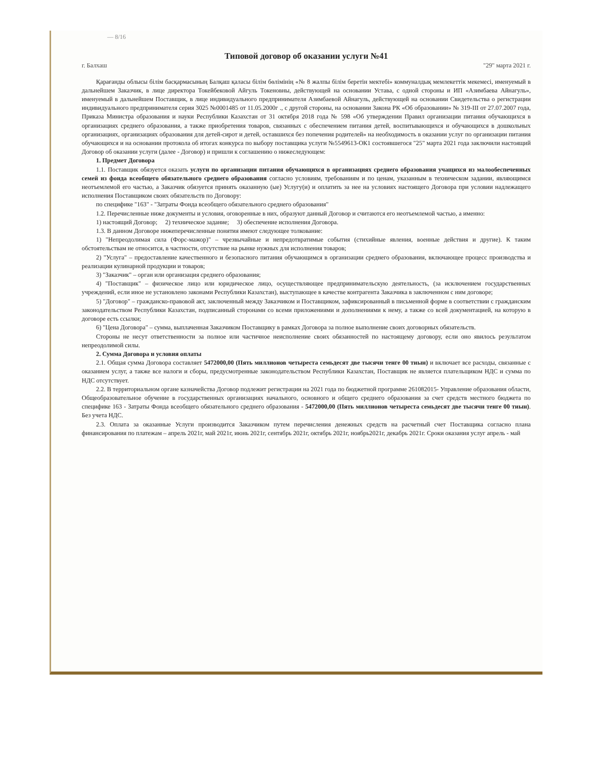— 8/16
Типовой договор об оказании услуги №41
г. Балхаш "29" марта 2021 г.
Қарағанды облысы білім басқармасының Балқаш қаласы білім бөлімінің «№ 8 жалпы білім беретін мектебі» коммуналдық мемлекеттік мекемесі, именуемый в дальнейшем Заказчик, в лице директора Токейбековой Айгуль Токеновны, действующей на основании Устава, с одной стороны и ИП «Азимбаева Айнагуль», именуемый в дальнейшем Поставщик, в лице индивидуального предпринимателя Азимбаевой Айнагуль, действующей на основании Свидетельства о регистрации индивидуального предпринимателя серия 3025 №0001485 от 11.05.2000г ., с другой стороны, на основании Закона РК «Об образовании» № 319-III от 27.07.2007 года, Приказа Министра образования и науки Республики Казахстан от 31 октября 2018 года № 598 «Об утверждении Правил организации питания обучающихся в организациях среднего образования, а также приобретения товаров, связанных с обеспечением питания детей, воспитывающихся и обучающихся в дошкольных организациях, организациях образования для детей-сирот и детей, оставшихся без попечения родителей» на необходимость в оказании услуг по организации питания обучающихся и на основании протокола об итогах конкурса по выбору поставщика услуги №5549613-ОК1 состоявшегося "25" марта 2021 года заключили настоящий Договор об оказании услуги (далее - Договор) и пришли к соглашению о нижеследующем:
1. Предмет Договора
1.1. Поставщик обязуется оказать услуги по организации питания обучающихся в организациях среднего образования учащихся из малообеспеченных семей из фонда всеобщего обязательного среднего образования согласно условиям, требованиям и по ценам, указанным в техническом задании, являющимся неотъемлемой его частью, а Заказчик обязуется принять оказанную (ые) Услугу(и) и оплатить за нее на условиях настоящего Договора при условии надлежащего исполнения Поставщиком своих обязательств по Договору:
по специфике "163" - "Затраты Фонда всеобщего обязательного среднего образования"
1.2. Перечисленные ниже документы и условия, оговоренные в них, образуют данный Договор и считаются его неотъемлемой частью, а именно:
1) настоящий Договор; 2) техническое задание; 3) обеспечение исполнения Договора.
1.3. В данном Договоре нижеперечисленные понятия имеют следующее толкование:
1) "Непреодолимая сила (Форс-мажор)" – чрезвычайные и непредотвратимые события (стихийные явления, военные действия и другие). К таким обстоятельствам не относится, в частности, отсутствие на рынке нужных для исполнения товаров;
2) "Услуга" – предоставление качественного и безопасного питания обучающимся в организации среднего образования, включающее процесс производства и реализации кулинарной продукции и товаров;
3) "Заказчик" – орган или организация среднего образования;
4) "Поставщик" – физическое лицо или юридическое лицо, осуществляющее предпринимательскую деятельность, (за исключением государственных учреждений, если иное не установлено законами Республики Казахстан), выступающее в качестве контрагента Заказчика в заключенном с ним договоре;
5) "Договор" – гражданско-правовой акт, заключенный между Заказчиком и Поставщиком, зафиксированный в письменной форме в соответствии с гражданским законодательством Республики Казахстан, подписанный сторонами со всеми приложениями и дополнениями к нему, а также со всей документацией, на которую в договоре есть ссылки;
6) "Цена Договора" – сумма, выплаченная Заказчиком Поставщику в рамках Договора за полное выполнение своих договорных обязательств.
Стороны не несут ответственности за полное или частичное неисполнение своих обязанностей по настоящему договору, если оно явилось результатом непреодолимой силы.
2. Сумма Договора и условия оплаты
2.1. Общая сумма Договора составляет 5472000,00 (Пять миллионов четыреста семьдесят две тысячи тенге 00 тиын) и включает все расходы, связанные с оказанием услуг, а также все налоги и сборы, предусмотренные законодательством Республики Казахстан, Поставщик не является плательщиком НДС и сумма по НДС отсутствует.
2.2. В территориальном органе казначейства Договор подлежит регистрации на 2021 года по бюджетной программе 261082015- Управление образования области, Общеобразовательное обучение в государственных организациях начального, основного и общего среднего образования за счет средств местного бюджета по специфике 163 - Затраты Фонда всеобщего обязательного среднего образования - 5472000,00 (Пять миллионов четыреста семьдесят две тысячи тенге 00 тиын). Без учета НДС.
2.3. Оплата за оказанные Услуги производится Заказчиком путем перечисления денежных средств на расчетный счет Поставщика согласно плана финансирования по платежам – апрель 2021г, май 2021г, июнь 2021г, сентябрь 2021г, октябрь 2021г, ноябрь2021г, декабрь 2021г. Сроки оказания услуг апрель - май